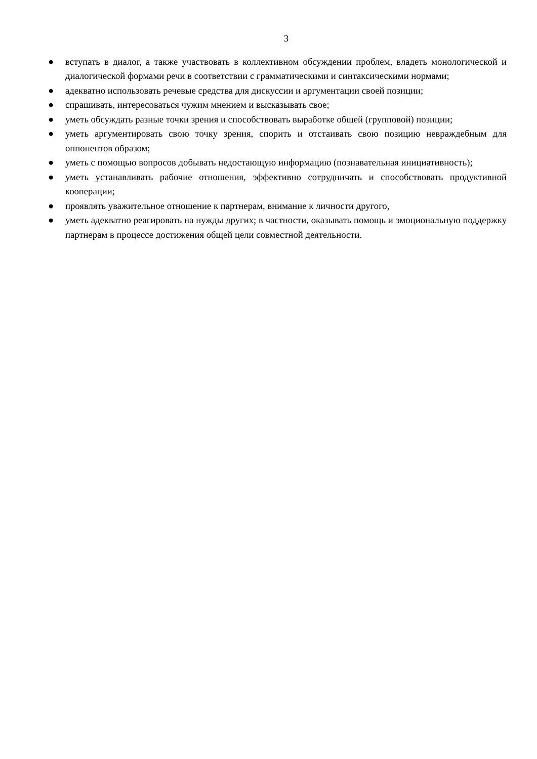3
● вступать в диалог, а также участвовать в коллективном обсуждении проблем, владеть монологической и диалогической формами речи в соответствии с грамматическими и синтаксическими нормами;
● адекватно использовать речевые средства для дискуссии и аргументации своей позиции;
● спрашивать, интересоваться чужим мнением и высказывать свое;
● уметь обсуждать разные точки зрения и способствовать выработке общей (групповой) позиции;
● уметь аргументировать свою точку зрения, спорить и отстаивать свою позицию невраждебным для оппонентов образом;
● уметь с помощью вопросов добывать недостающую информацию (познавательная инициативность);
● уметь устанавливать рабочие отношения, эффективно сотрудничать и способствовать продуктивной кооперации;
● проявлять уважительное отношение к партнерам, внимание к личности другого,
● уметь адекватно реагировать на нужды других; в частности, оказывать помощь и эмоциональную поддержку партнерам в процессе достижения общей цели совместной деятельности.